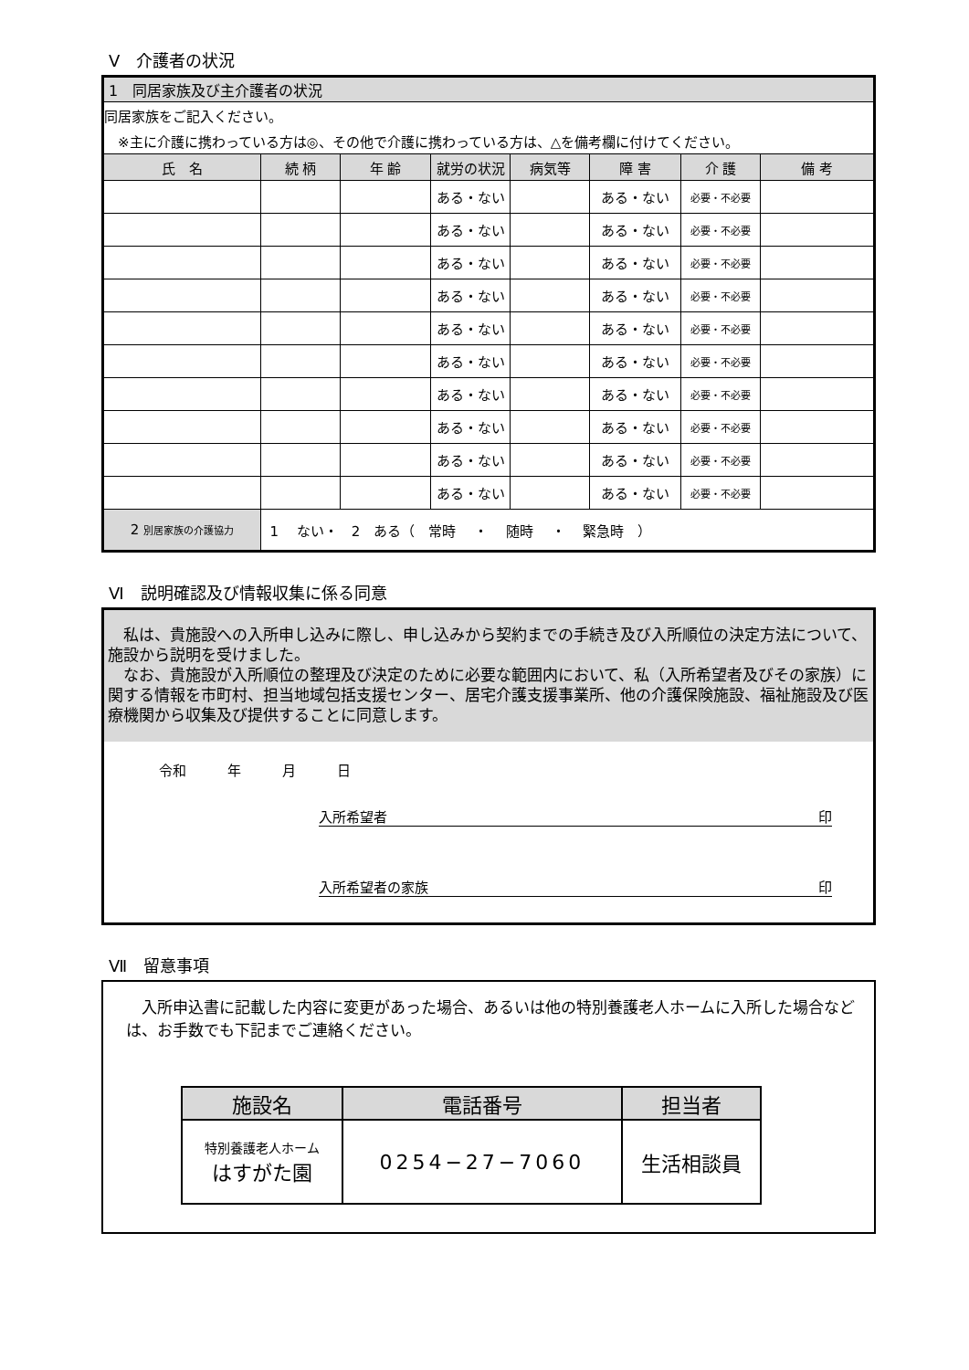Ⅴ　介護者の状況
| 1 同居家族及び主介護者の状況 | | | | | | | |
| 同居家族をご記入ください。 | | | | | | | |
| ※主に介護に携わっている方は◎、その他で介護に携わっている方は、△を備考欄に付けてください。 | | | | | | | |
| 氏 名 | 続 柄 | 年 齢 | 就労の状況 | 病気等 | 障 害 | 介 護 | 備 考 |
| | | | ある・ない | | ある・ない | 必要・不必要 | |
| | | | ある・ない | | ある・ない | 必要・不必要 | |
| | | | ある・ない | | ある・ない | 必要・不必要 | |
| | | | ある・ない | | ある・ない | 必要・不必要 | |
| | | | ある・ない | | ある・ない | 必要・不必要 | |
| | | | ある・ない | | ある・ない | 必要・不必要 | |
| | | | ある・ない | | ある・ない | 必要・不必要 | |
| | | | ある・ない | | ある・ない | 必要・不必要 | |
| | | | ある・ない | | ある・ない | 必要・不必要 | |
| | | | ある・ない | | ある・ない | 必要・不必要 | |
| 2 別居家族の介護協力 | 1 ない・ 2 ある（ 常時 ・ 随時 ・ 緊急時 ） | | | | | | |
Ⅵ　説明確認及び情報収集に係る同意
　私は、貴施設への入所申し込みに際し、申し込みから契約までの手続き及び入所順位の決定方法について、施設から説明を受けました。
　なお、貴施設が入所順位の整理及び決定のために必要な範囲内において、私（入所希望者及びその家族）に関する情報を市町村、担当地域包括支援センター、居宅介護支援事業所、他の介護保険施設、福祉施設及び医療機関から収集及び提供することに同意します。
令和　　　年　　　月　　　日
入所希望者 印
入所希望者の家族 印
Ⅶ　留意事項
　入所申込書に記載した内容に変更があった場合、あるいは他の特別養護老人ホームに入所した場合などは、お手数でも下記までご連絡ください。
| 施設名 | 電話番号 | 担当者 |
| --- | --- | --- |
| 特別養護老人ホーム はすがた園 | 0254−27−7060 | 生活相談員 |